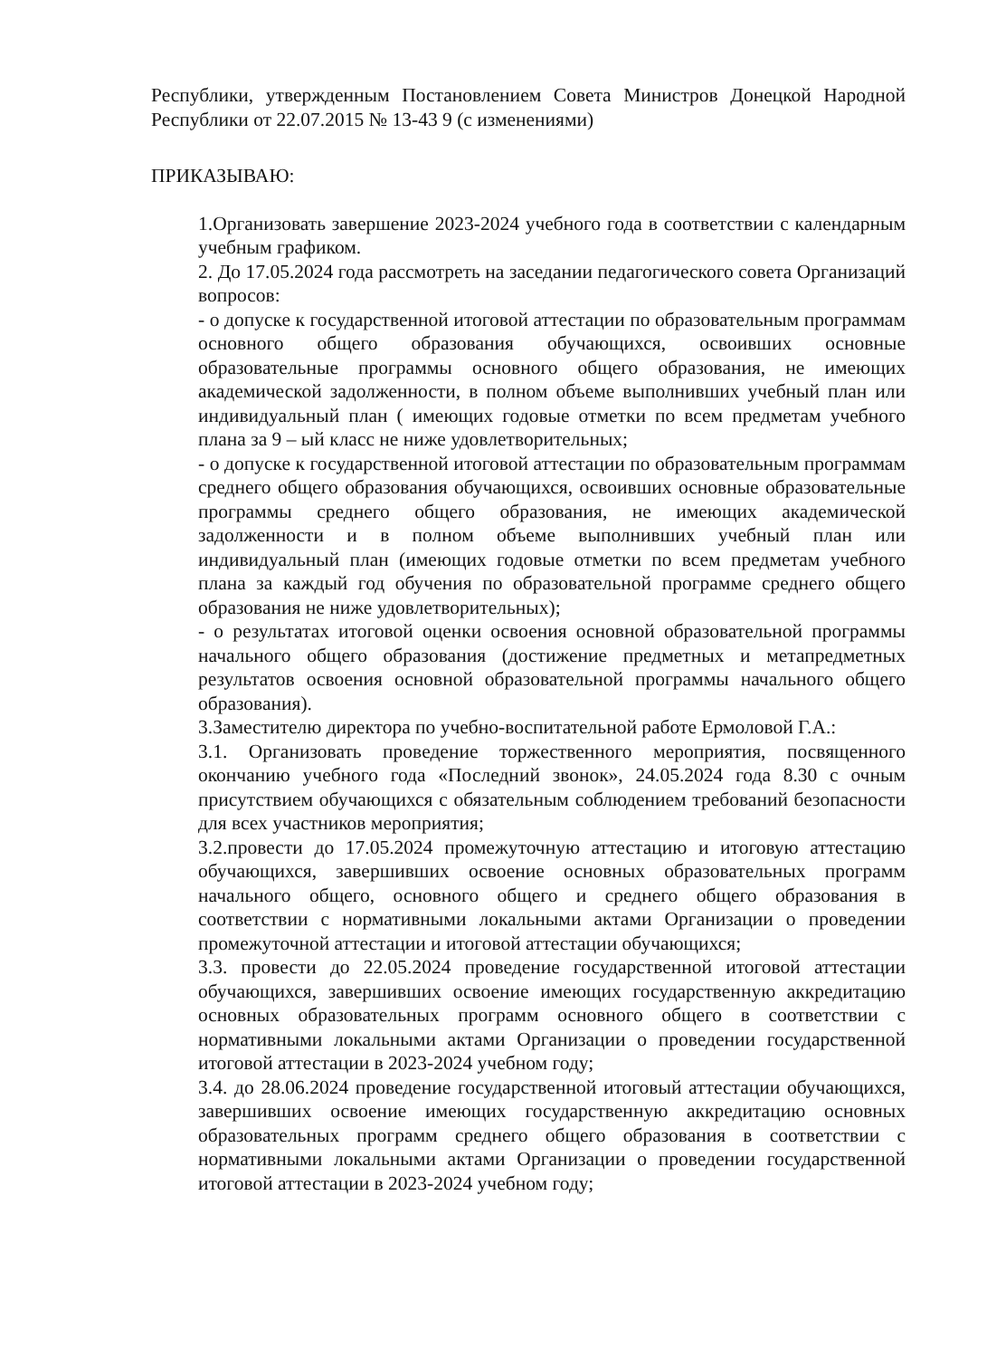Республики, утвержденным Постановлением Совета Министров Донецкой Народной Республики от 22.07.2015 № 13-43 9 (с изменениями)
ПРИКАЗЫВАЮ:
1.Организовать завершение 2023-2024 учебного года в соответствии с календарным учебным графиком.
2. До 17.05.2024 года рассмотреть на заседании педагогического совета Организаций вопросов:
- о допуске к государственной итоговой аттестации по образовательным программам основного общего образования обучающихся, освоивших основные образовательные программы основного общего образования, не имеющих академической задолженности, в полном объеме выполнивших учебный план или индивидуальный план ( имеющих годовые отметки по всем предметам учебного плана за 9 – ый класс не ниже удовлетворительных;
- о допуске к государственной итоговой аттестации по образовательным программам среднего общего образования обучающихся, освоивших основные образовательные программы среднего общего образования, не имеющих академической задолженности и в полном объеме выполнивших учебный план или индивидуальный план (имеющих годовые отметки по всем предметам учебного плана за каждый год обучения по образовательной программе среднего общего образования не ниже удовлетворительных);
- о результатах итоговой оценки освоения основной образовательной программы начального общего образования (достижение предметных и метапредметных результатов освоения основной образовательной программы начального общего образования).
3.Заместителю директора по учебно-воспитательной работе Ермоловой Г.А.:
3.1. Организовать проведение торжественного мероприятия, посвященного окончанию учебного года «Последний звонок», 24.05.2024 года 8.30 с очным присутствием обучающихся с обязательным соблюдением требований безопасности для всех участников мероприятия;
3.2.провести до 17.05.2024 промежуточную аттестацию и итоговую аттестацию обучающихся, завершивших освоение основных образовательных программ начального общего, основного общего и среднего общего образования в соответствии с нормативными локальными актами Организации о проведении промежуточной аттестации и итоговой аттестации обучающихся;
3.3. провести до 22.05.2024 проведение государственной итоговой аттестации обучающихся, завершивших освоение имеющих государственную аккредитацию основных образовательных программ основного общего в соответствии с нормативными локальными актами Организации о проведении государственной итоговой аттестации в 2023-2024 учебном году;
3.4. до 28.06.2024 проведение государственной итоговый аттестации обучающихся, завершивших освоение имеющих государственную аккредитацию основных образовательных программ среднего общего образования в соответствии с нормативными локальными актами Организации о проведении государственной итоговой аттестации в 2023-2024 учебном году;